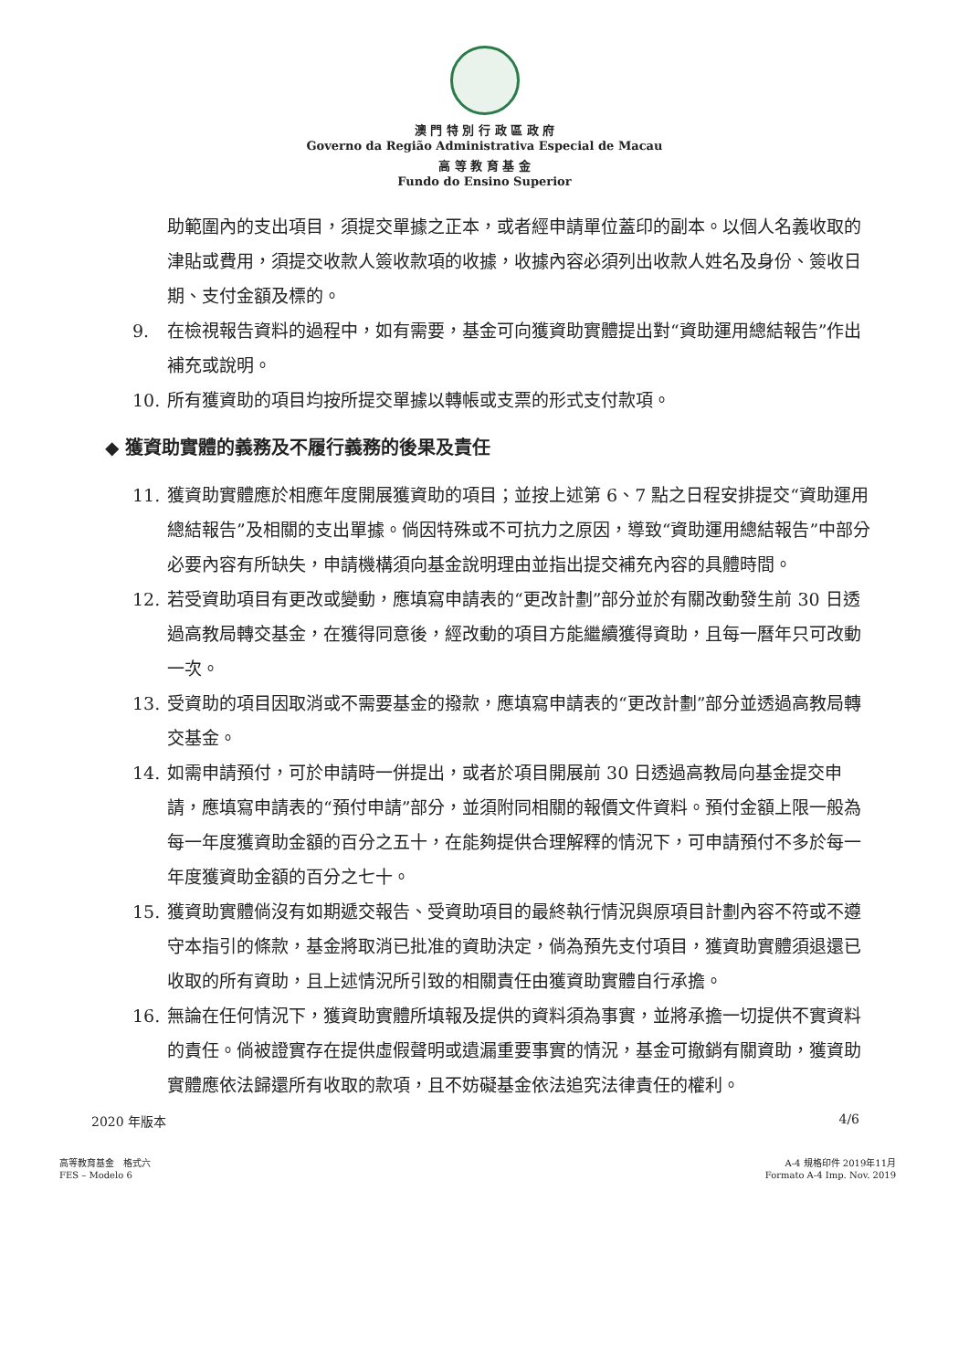澳 門 特 別 行 政 區 政 府
Governo da Região Administrativa Especial de Macau
高 等 教 育 基 金
Fundo do Ensino Superior
助範圍內的支出項目，須提交單據之正本，或者經申請單位蓋印的副本。以個人名義收取的津貼或費用，須提交收款人簽收款項的收據，收據內容必須列出收款人姓名及身份、簽收日期、支付金額及標的。
9. 在檢視報告資料的過程中，如有需要，基金可向獲資助實體提出對“資助運用總結報告”作出補充或說明。
10. 所有獲資助的項目均按所提交單據以轉帳或支票的形式支付款項。
◆ 獲資助實體的義務及不履行義務的後果及責任
11. 獲資助實體應於相應年度開展獲資助的項目；並按上述第 6、7 點之日程安排提交“資助運用總結報告”及相關的支出單據。倘因特殊或不可抗力之原因，導致“資助運用總結報告”中部分必要內容有所缺失，申請機構須向基金說明理由並指出提交補充內容的具體時間。
12. 若受資助項目有更改或變動，應填寫申請表的“更改計劃”部分並於有關改動發生前 30 日透過高教局轉交基金，在獲得同意後，經改動的項目方能繼續獲得資助，且每一曆年只可改動一次。
13. 受資助的項目因取消或不需要基金的撥款，應填寫申請表的“更改計劃”部分並透過高教局轉交基金。
14. 如需申請預付，可於申請時一併提出，或者於項目開展前 30 日透過高教局向基金提交申請，應填寫申請表的“預付申請”部分，並須附同相關的報價文件資料。預付金額上限一般為每一年度獲資助金額的百分之五十，在能夠提供合理解釋的情況下，可申請預付不多於每一年度獲資助金額的百分之七十。
15. 獲資助實體倘沒有如期遞交報告、受資助項目的最終執行情況與原項目計劃內容不符或不遵守本指引的條款，基金將取消已批准的資助決定，倘為預先支付項目，獲資助實體須退還已收取的所有資助，且上述情況所引致的相關責任由獲資助實體自行承擔。
16. 無論在任何情況下，獲資助實體所填報及提供的資料須為事實，並將承擔一切提供不實資料的責任。倘被證實存在提供虛假聲明或遺漏重要事實的情況，基金可撤銷有關資助，獲資助實體應依法歸還所有收取的款項，且不妨礙基金依法追究法律責任的權利。
2020 年版本 4/6
高等教育基金　格式六
FES – Modelo 6 A-4 規格印件 2019年11月
Formato A-4 Imp. Nov. 2019